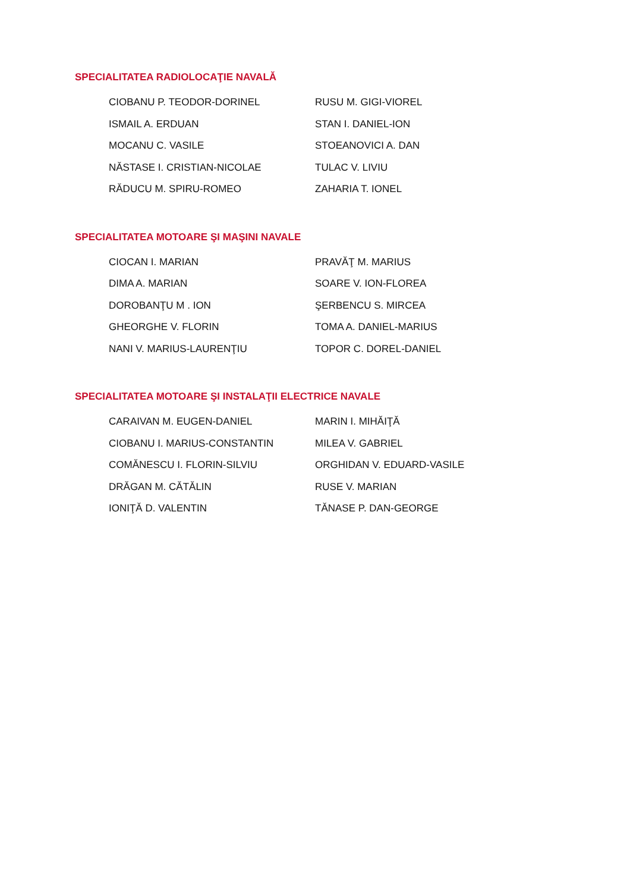SPECIALITATEA RADIOLOCAŢIE NAVALĂ
| CIOBANU P. TEODOR-DORINEL | RUSU M. GIGI-VIOREL |
| ISMAIL A. ERDUAN | STAN I. DANIEL-ION |
| MOCANU C. VASILE | STOEANOVICI A. DAN |
| NĂSTASE I. CRISTIAN-NICOLAE | TULAC V. LIVIU |
| RĂDUCU M. SPIRU-ROMEO | ZAHARIA T. IONEL |
SPECIALITATEA MOTOARE ŞI MAŞINI NAVALE
| CIOCAN I. MARIAN | PRAVĂŢ M. MARIUS |
| DIMA A. MARIAN | SOARE V. ION-FLOREA |
| DOROBANŢU M . ION | ŞERBENCU S. MIRCEA |
| GHEORGHE V. FLORIN | TOMA A. DANIEL-MARIUS |
| NANI V. MARIUS-LAURENŢIU | TOPOR C. DOREL-DANIEL |
SPECIALITATEA MOTOARE ŞI INSTALAŢII ELECTRICE NAVALE
| CARAIVAN M. EUGEN-DANIEL | MARIN I. MIHĂIŢĂ |
| CIOBANU I. MARIUS-CONSTANTIN | MILEA V. GABRIEL |
| COMĂNESCU I. FLORIN-SILVIU | ORGHIDAN V. EDUARD-VASILE |
| DRĂGAN M. CĂTĂLIN | RUSE V. MARIAN |
| IONIŢĂ D. VALENTIN | TĂNASE P. DAN-GEORGE |